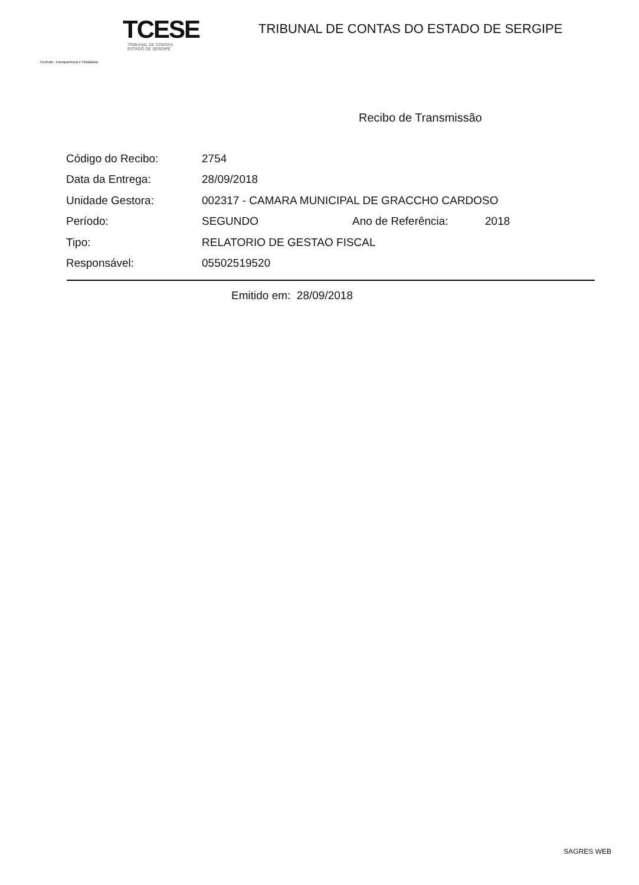TCESE
TRIBUNAL DE CONTAS
ESTADO DE SERGIPE
Controle, Transparência e Cidadania
TRIBUNAL DE CONTAS DO ESTADO DE SERGIPE
Recibo de Transmissão
| Código do Recibo: | 2754 | | |
| Data da Entrega: | 28/09/2018 | | |
| Unidade Gestora: | 002317 - CAMARA MUNICIPAL DE GRACCHO CARDOSO | | |
| Período: | SEGUNDO | Ano de Referência: | 2018 |
| Tipo: | RELATORIO DE GESTAO FISCAL | | |
| Responsável: | 05502519520 | | |
Emitido em: 28/09/2018
SAGRES WEB